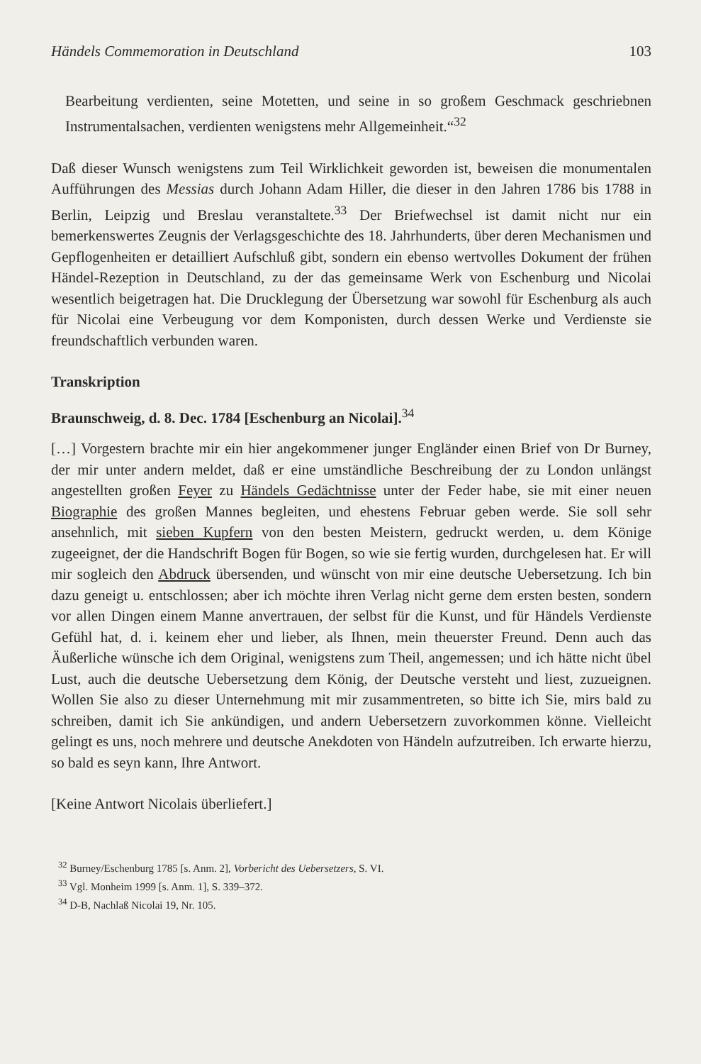Händels Commemoration in Deutschland 103
Bearbeitung verdienten, seine Motetten, und seine in so großem Geschmack geschriebnen Instrumentalsachen, verdienten wenigstens mehr Allgemeinheit.“<sup>32</sup>
Daß dieser Wunsch wenigstens zum Teil Wirklichkeit geworden ist, beweisen die monumentalen Aufführungen des Messias durch Johann Adam Hiller, die dieser in den Jahren 1786 bis 1788 in Berlin, Leipzig und Breslau veranstaltete.<sup>33</sup> Der Briefwechsel ist damit nicht nur ein bemerkenswertes Zeugnis der Verlagsgeschichte des 18. Jahrhunderts, über deren Mechanismen und Gepflogenheiten er detailliert Aufschluß gibt, sondern ein ebenso wertvolles Dokument der frühen Händel-Rezeption in Deutschland, zu der das gemeinsame Werk von Eschenburg und Nicolai wesentlich beigetragen hat. Die Drucklegung der Übersetzung war sowohl für Eschenburg als auch für Nicolai eine Verbeugung vor dem Komponisten, durch dessen Werke und Verdienste sie freundschaftlich verbunden waren.
Transkription
Braunschweig, d. 8. Dec. 1784 [Eschenburg an Nicolai].<sup>34</sup>
[…] Vorgestern brachte mir ein hier angekommener junger Engländer einen Brief von Dr Burney, der mir unter andern meldet, daß er eine umständliche Beschreibung der zu London unlängst angestellten großen Feyer zu Händels Gedächtnisse unter der Feder habe, sie mit einer neuen Biographie des großen Mannes begleiten, und ehestens Februar geben werde. Sie soll sehr ansehnlich, mit sieben Kupfern von den besten Meistern, gedruckt werden, u. dem Könige zugeeignet, der die Handschrift Bogen für Bogen, so wie sie fertig wurden, durchgelesen hat. Er will mir sogleich den Abdruck übersenden, und wünscht von mir eine deutsche Uebersetzung. Ich bin dazu geneigt u. entschlossen; aber ich möchte ihren Verlag nicht gerne dem ersten besten, sondern vor allen Dingen einem Manne anvertrauen, der selbst für die Kunst, und für Händels Verdienste Gefühl hat, d. i. keinem eher und lieber, als Ihnen, mein theuerster Freund. Denn auch das Äußerliche wünsche ich dem Original, wenigstens zum Theil, angemessen; und ich hätte nicht übel Lust, auch die deutsche Uebersetzung dem König, der Deutsche versteht und liest, zuzueignen. Wollen Sie also zu dieser Unternehmung mit mir zusammentreten, so bitte ich Sie, mirs bald zu schreiben, damit ich Sie ankündigen, und andern Uebersetzern zuvorkommen könne. Vielleicht gelingt es uns, noch mehrere und deutsche Anekdoten von Händeln aufzutreiben. Ich erwarte hierzu, so bald es seyn kann, Ihre Antwort.
[Keine Antwort Nicolais überliefert.]
<sup>32</sup> Burney/Eschenburg 1785 [s. Anm. 2], Vorbericht des Uebersetzers, S. VI.
<sup>33</sup> Vgl. Monheim 1999 [s. Anm. 1], S. 339–372.
<sup>34</sup> D-B, Nachlaß Nicolai 19, Nr. 105.